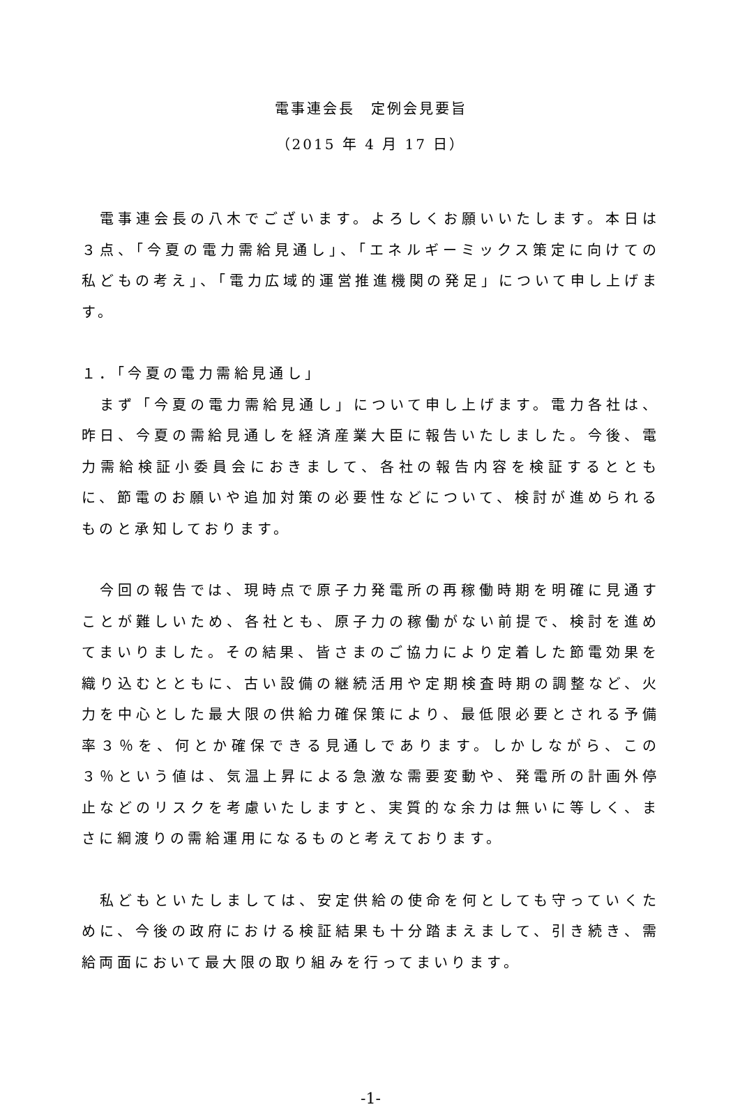電事連会長　定例会見要旨
（2015 年 4 月 17 日）
　電事連会長の八木でございます。よろしくお願いいたします。本日は３点、「今夏の電力需給見通し」、「エネルギーミックス策定に向けての私どもの考え」、「電力広域的運営推進機関の発足」について申し上げます。
１．「今夏の電力需給見通し」
　まず「今夏の電力需給見通し」について申し上げます。電力各社は、昨日、今夏の需給見通しを経済産業大臣に報告いたしました。今後、電力需給検証小委員会におきまして、各社の報告内容を検証するとともに、節電のお願いや追加対策の必要性などについて、検討が進められるものと承知しております。
　今回の報告では、現時点で原子力発電所の再稼働時期を明確に見通すことが難しいため、各社とも、原子力の稼働がない前提で、検討を進めてまいりました。その結果、皆さまのご協力により定着した節電効果を織り込むとともに、古い設備の継続活用や定期検査時期の調整など、火力を中心とした最大限の供給力確保策により、最低限必要とされる予備率３％を、何とか確保できる見通しであります。しかしながら、この３％という値は、気温上昇による急激な需要変動や、発電所の計画外停止などのリスクを考慮いたしますと、実質的な余力は無いに等しく、まさに綱渡りの需給運用になるものと考えております。
　私どもといたしましては、安定供給の使命を何としても守っていくために、今後の政府における検証結果も十分踏まえまして、引き続き、需給両面において最大限の取り組みを行ってまいります。
-1-